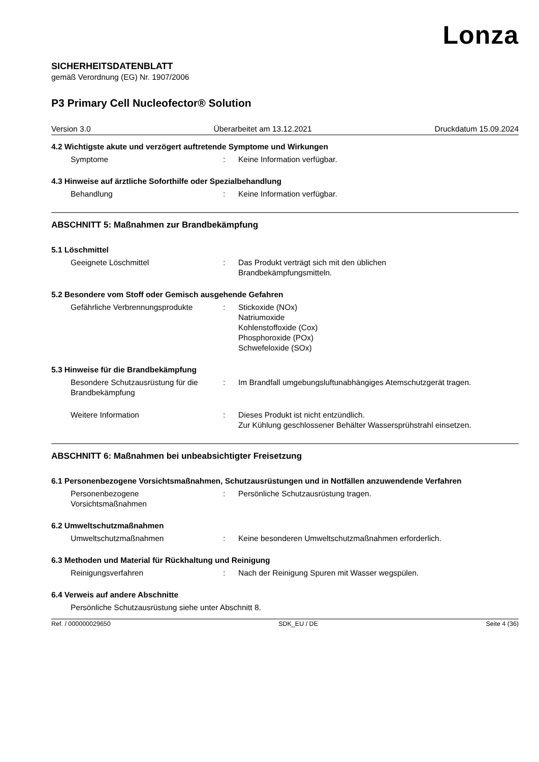Lonza
SICHERHEITSDATENBLATT
gemäß Verordnung (EG) Nr. 1907/2006
P3 Primary Cell Nucleofector® Solution
Version 3.0 Überarbeitet am 13.12.2021 Druckdatum 15.09.2024
4.2 Wichtigste akute und verzögert auftretende Symptome und Wirkungen
Symptome : Keine Information verfügbar.
4.3 Hinweise auf ärztliche Soforthilfe oder Spezialbehandlung
Behandlung : Keine Information verfügbar.
ABSCHNITT 5: Maßnahmen zur Brandbekämpfung
5.1 Löschmittel
Geeignete Löschmittel : Das Produkt verträgt sich mit den üblichen
Brandbekämpfungsmitteln.
5.2 Besondere vom Stoff oder Gemisch ausgehende Gefahren
Gefährliche Verbrennungsprodukte : Stickoxide (NOx)
Natriumoxide
Kohlenstoffoxide (Cox)
Phosphoroxide (POx)
Schwefeloxide (SOx)
5.3 Hinweise für die Brandbekämpfung
Besondere Schutzausrüstung für die Brandbekämpfung
: Im Brandfall umgebungsluftunabhängiges Atemschutzgerät tragen.
Weitere Information : Dieses Produkt ist nicht entzündlich.
Zur Kühlung geschlossener Behälter Wassersprühstrahl einsetzen.
ABSCHNITT 6: Maßnahmen bei unbeabsichtigter Freisetzung
6.1 Personenbezogene Vorsichtsmaßnahmen, Schutzausrüstungen und in Notfällen anzuwendende Verfahren
Personenbezogene
Vorsichtsmaßnahmen
: Persönliche Schutzausrüstung tragen.
6.2 Umweltschutzmaßnahmen
Umweltschutzmaßnahmen : Keine besonderen Umweltschutzmaßnahmen erforderlich.
6.3 Methoden und Material für Rückhaltung und Reinigung
Reinigungsverfahren : Nach der Reinigung Spuren mit Wasser wegspülen.
6.4 Verweis auf andere Abschnitte
Persönliche Schutzausrüstung siehe unter Abschnitt 8.
Ref. / 000000029650 SDK_EU / DE Seite 4 (36)